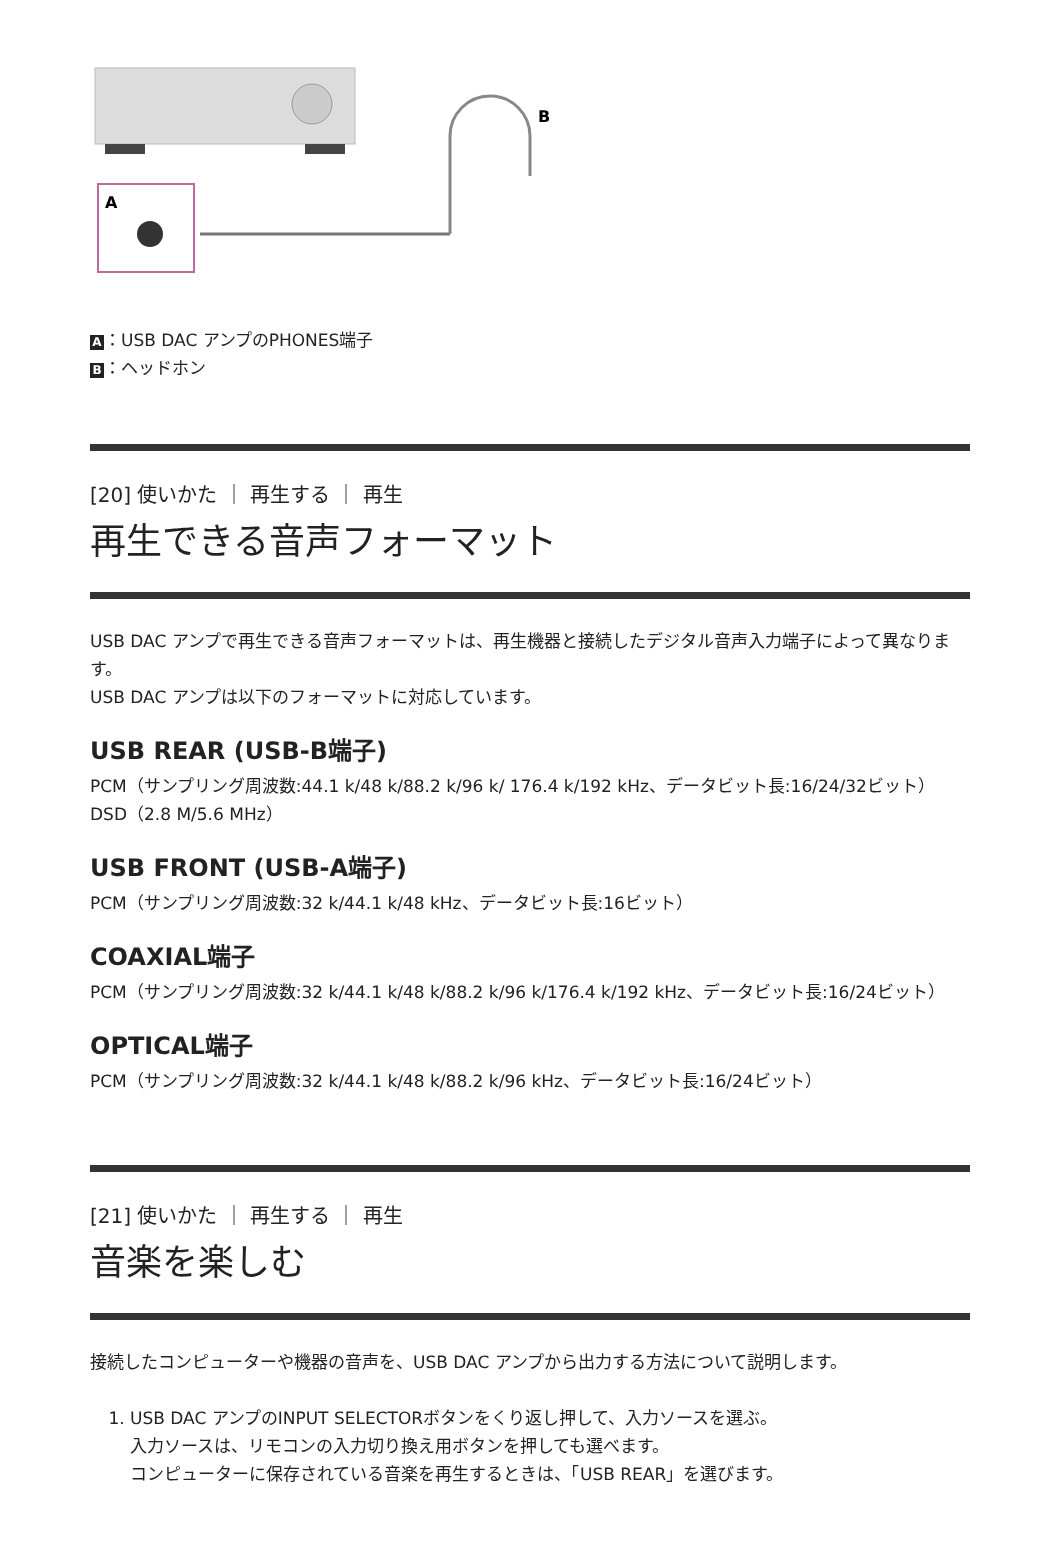A
B
A ：USB DAC アンプのPHONES端子
B ：ヘッドホン
[20] 使いかた ｜ 再生する ｜ 再生
再生できる音声フォーマット
USB DAC アンプで再生できる音声フォーマットは、再生機器と接続したデジタル音声入力端子によって異なります。
USB DAC アンプは以下のフォーマットに対応しています。
USB REAR (USB-B端子)
PCM（サンプリング周波数:44.1 k/48 k/88.2 k/96 k/ 176.4 k/192 kHz、データビット長:16/24/32ビット）
DSD（2.8 M/5.6 MHz）
USB FRONT (USB-A端子)
PCM（サンプリング周波数:32 k/44.1 k/48 kHz、データビット長:16ビット）
COAXIAL端子
PCM（サンプリング周波数:32 k/44.1 k/48 k/88.2 k/96 k/176.4 k/192 kHz、データビット長:16/24ビット）
OPTICAL端子
PCM（サンプリング周波数:32 k/44.1 k/48 k/88.2 k/96 kHz、データビット長:16/24ビット）
[21] 使いかた ｜ 再生する ｜ 再生
音楽を楽しむ
接続したコンピューターや機器の音声を、USB DAC アンプから出力する方法について説明します。
1. USB DAC アンプのINPUT SELECTORボタンをくり返し押して、入力ソースを選ぶ。
入力ソースは、リモコンの入力切り換え用ボタンを押しても選べます。
コンピューターに保存されている音楽を再生するときは、「USB REAR」を選びます。